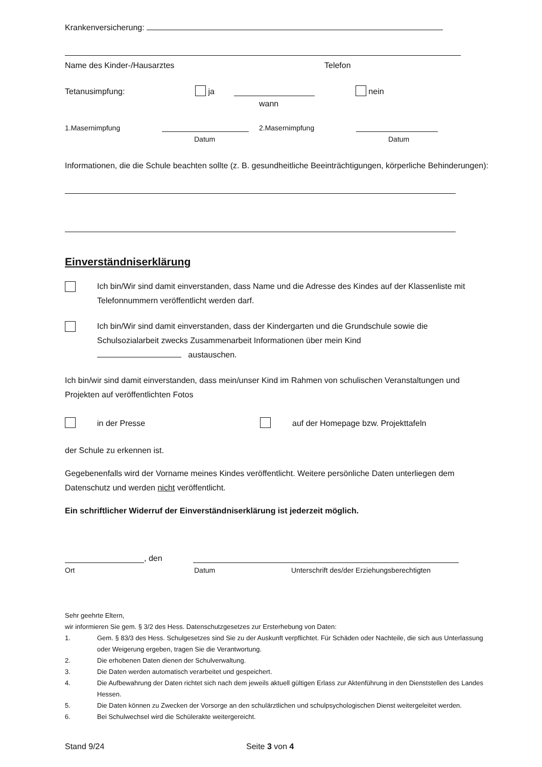Krankenversicherung:
Name des Kinder-/Hausarztes Telefon
Tetanusimpfung: ja nein
wann
1.Masernimpfung 2.Masernimpfung
Datum Datum
Informationen, die die Schule beachten sollte (z. B. gesundheitliche Beeinträchtigungen, körperliche Behinderungen):
Einverständniserklärung
Ich bin/Wir sind damit einverstanden, dass Name und die Adresse des Kindes auf der Klassenliste mit Telefonnummern veröffentlicht werden darf.
Ich bin/Wir sind damit einverstanden, dass der Kindergarten und die Grundschule sowie die Schulsozialarbeit zwecks Zusammenarbeit Informationen über mein Kind
austauschen.
Ich bin/wir sind damit einverstanden, dass mein/unser Kind im Rahmen von schulischen Veranstaltungen und Projekten auf veröffentlichten Fotos
in der Presse auf der Homepage bzw. Projekttafeln
der Schule zu erkennen ist.
Gegebenenfalls wird der Vorname meines Kindes veröffentlicht. Weitere persönliche Daten unterliegen dem Datenschutz und werden nicht veröffentlicht.
Ein schriftlicher Widerruf der Einverständniserklärung ist jederzeit möglich.
, den
Ort Datum Unterschrift des/der Erziehungsberechtigten
Sehr geehrte Eltern,
wir informieren Sie gem. § 3/2 des Hess. Datenschutzgesetzes zur Ersterhebung von Daten:
1. Gem. § 83/3 des Hess. Schulgesetzes sind Sie zu der Auskunft verpflichtet. Für Schäden oder Nachteile, die sich aus Unterlassung oder Weigerung ergeben, tragen Sie die Verantwortung.
2. Die erhobenen Daten dienen der Schulverwaltung.
3. Die Daten werden automatisch verarbeitet und gespeichert.
4. Die Aufbewahrung der Daten richtet sich nach dem jeweils aktuell gültigen Erlass zur Aktenführung in den Dienststellen des Landes Hessen.
5. Die Daten können zu Zwecken der Vorsorge an den schulärztlichen und schulpsychologischen Dienst weitergeleitet werden.
6. Bei Schulwechsel wird die Schülerakte weitergereicht.
Stand 9/24 Seite 3 von 4